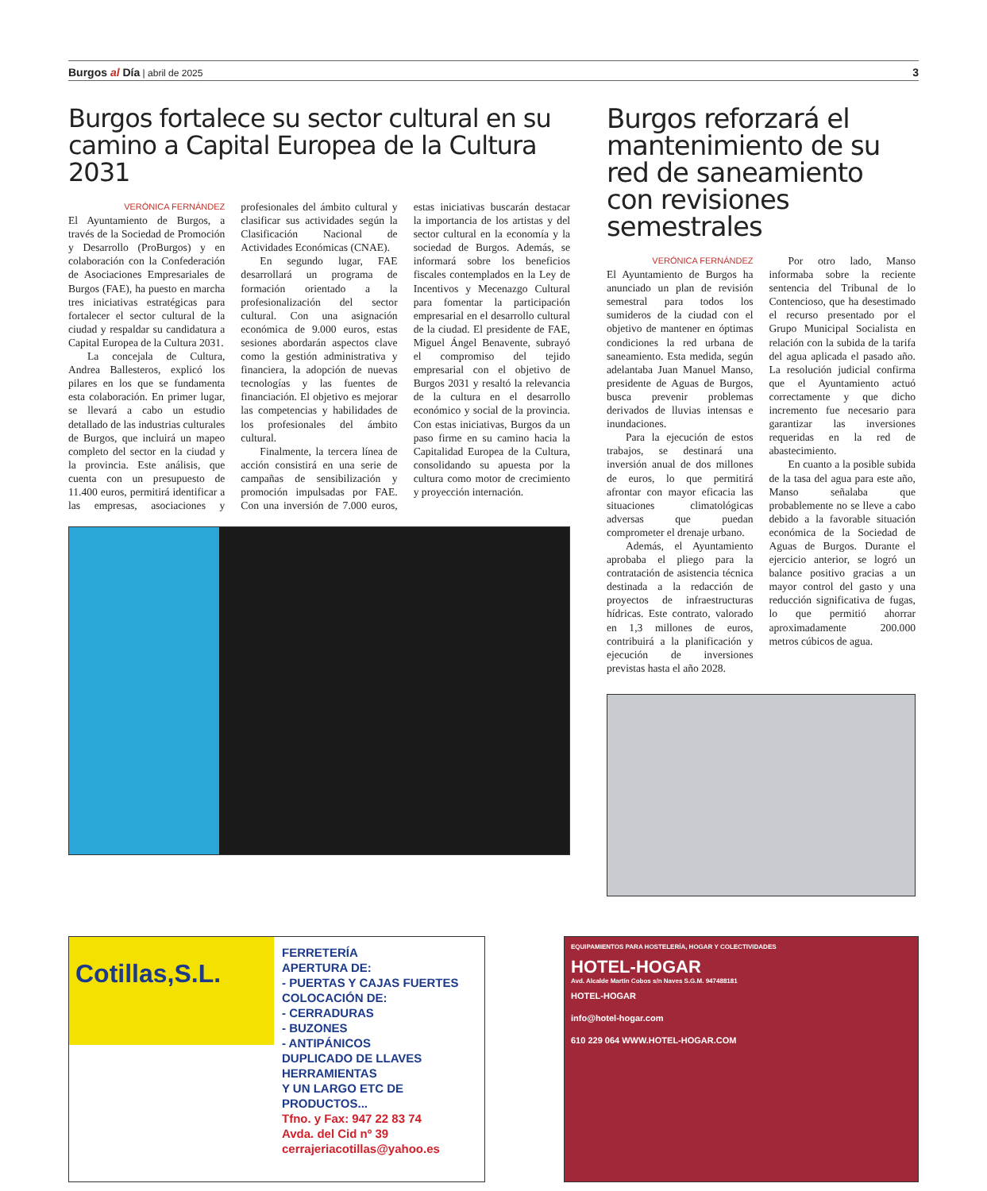Burgos al Día | abril de 2025 3
Burgos fortalece su sector cultural en su camino a Capital Europea de la Cultura 2031
VERÓNICA FERNÁNDEZ
El Ayuntamiento de Burgos, a través de la Sociedad de Promoción y Desarrollo (ProBurgos) y en colaboración con la Confederación de Asociaciones Empresariales de Burgos (FAE), ha puesto en marcha tres iniciativas estratégicas para fortalecer el sector cultural de la ciudad y respaldar su candidatura a Capital Europea de la Cultura 2031.
La concejala de Cultura, Andrea Ballesteros, explicó los pilares en los que se fundamenta esta colaboración. En primer lugar, se llevará a cabo un estudio detallado de las industrias culturales de Burgos, que incluirá un mapeo completo del sector en la ciudad y la provincia. Este análisis, que cuenta con un presupuesto de 11.400 euros, permitirá identificar a las empresas, asociaciones y profesionales del ámbito cultural y clasificar sus actividades según la Clasificación Nacional de Actividades Económicas (CNAE).
En segundo lugar, FAE desarrollará un programa de formación orientado a la profesionalización del sector cultural. Con una asignación económica de 9.000 euros, estas sesiones abordarán aspectos clave como la gestión administrativa y financiera, la adopción de nuevas tecnologías y las fuentes de financiación. El objetivo es mejorar las competencias y habilidades de los profesionales del ámbito cultural.
Finalmente, la tercera línea de acción consistirá en una serie de campañas de sensibilización y promoción impulsadas por FAE. Con una inversión de 7.000 euros, estas iniciativas buscarán destacar la importancia de los artistas y del sector cultural en la economía y la sociedad de Burgos. Además, se informará sobre los beneficios fiscales contemplados en la Ley de Incentivos y Mecenazgo Cultural para fomentar la participación empresarial en el desarrollo cultural de la ciudad. El presidente de FAE, Miguel Ángel Benavente, subrayó el compromiso del tejido empresarial con el objetivo de Burgos 2031 y resaltó la relevancia de la cultura en el desarrollo económico y social de la provincia. Con estas iniciativas, Burgos da un paso firme en su camino hacia la Capitalidad Europea de la Cultura, consolidando su apuesta por la cultura como motor de crecimiento y proyección internación.
Burgos reforzará el mantenimiento de su red de saneamiento con revisiones semestrales
VERÓNICA FERNÁNDEZ
El Ayuntamiento de Burgos ha anunciado un plan de revisión semestral para todos los sumideros de la ciudad con el objetivo de mantener en óptimas condiciones la red urbana de saneamiento. Esta medida, según adelantaba Juan Manuel Manso, presidente de Aguas de Burgos, busca prevenir problemas derivados de lluvias intensas e inundaciones.
Para la ejecución de estos trabajos, se destinará una inversión anual de dos millones de euros, lo que permitirá afrontar con mayor eficacia las situaciones climatológicas adversas que puedan comprometer el drenaje urbano.
Además, el Ayuntamiento aprobaba el pliego para la contratación de asistencia técnica destinada a la redacción de proyectos de infraestructuras hídricas. Este contrato, valorado en 1,3 millones de euros, contribuirá a la planificación y ejecución de inversiones previstas hasta el año 2028.
Por otro lado, Manso informaba sobre la reciente sentencia del Tribunal de lo Contencioso, que ha desestimado el recurso presentado por el Grupo Municipal Socialista en relación con la subida de la tarifa del agua aplicada el pasado año. La resolución judicial confirma que el Ayuntamiento actuó correctamente y que dicho incremento fue necesario para garantizar las inversiones requeridas en la red de abastecimiento.
En cuanto a la posible subida de la tasa del agua para este año, Manso señalaba que probablemente no se lleve a cabo debido a la favorable situación económica de la Sociedad de Aguas de Burgos. Durante el ejercicio anterior, se logró un balance positivo gracias a un mayor control del gasto y una reducción significativa de fugas, lo que permitió ahorrar aproximadamente 200.000 metros cúbicos de agua.
Cotillas,S.L.
FERRETERÍA
APERTURA DE:
- PUERTAS Y CAJAS FUERTES
COLOCACIÓN DE:
- CERRADURAS
- BUZONES
- ANTIPÁNICOS
DUPLICADO DE LLAVES
HERRAMIENTAS
Y UN LARGO ETC DE PRODUCTOS...
Tfno. y Fax: 947 22 83 74
Avda. del Cid nº 39
cerrajeriacotillas@yahoo.es
EQUIPAMIENTOS PARA HOSTELERÍA, HOGAR Y COLECTIVIDADES
HOTEL-HOGAR
Avd. Alcalde Martín Cobos s/n Naves S.G.M. 947488181
HOTEL-HOGAR
info@hotel-hogar.com
610 229 064 WWW.HOTEL-HOGAR.COM